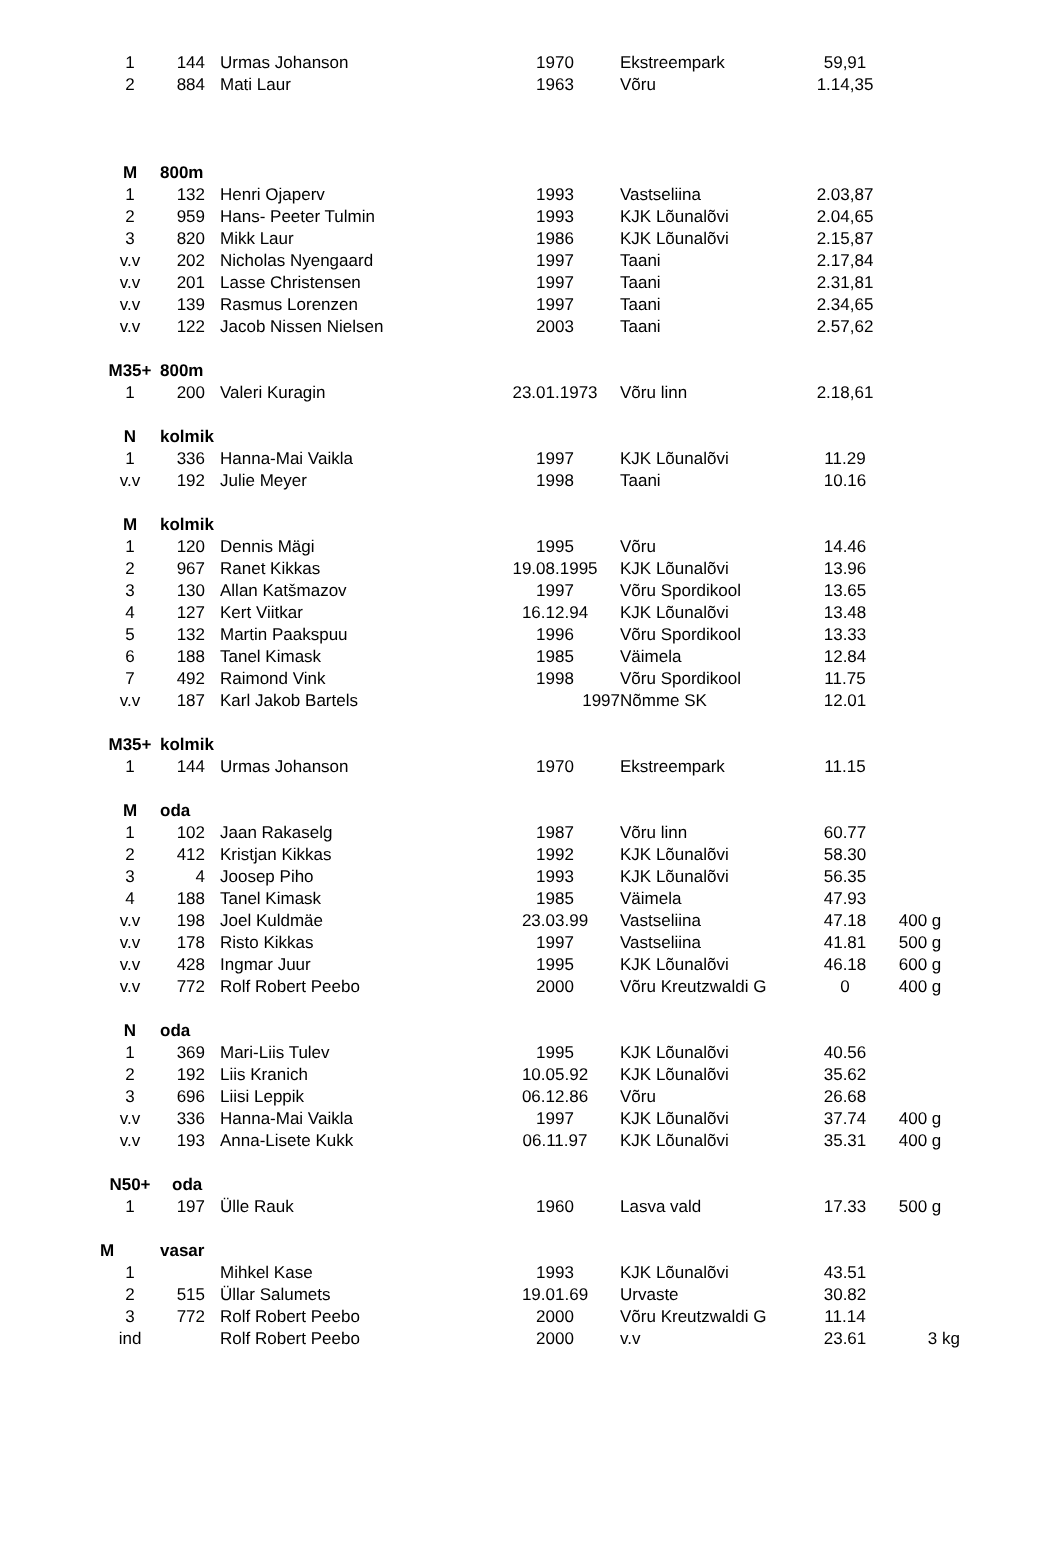| 1 | 144 | Urmas Johanson | 1970 | Ekstreempark | 59,91 | |
| 2 | 884 | Mati Laur | 1963 | Võru | 1.14,35 | |
| M | 800m | | | | | |
| 1 | 132 | Henri Ojaperv | 1993 | Vastseliina | 2.03,87 | |
| 2 | 959 | Hans- Peeter Tulmin | 1993 | KJK Lõunalõvi | 2.04,65 | |
| 3 | 820 | Mikk Laur | 1986 | KJK Lõunalõvi | 2.15,87 | |
| v.v | 202 | Nicholas Nyengaard | 1997 | Taani | 2.17,84 | |
| v.v | 201 | Lasse Christensen | 1997 | Taani | 2.31,81 | |
| v.v | 139 | Rasmus Lorenzen | 1997 | Taani | 2.34,65 | |
| v.v | 122 | Jacob Nissen Nielsen | 2003 | Taani | 2.57,62 | |
| M35+ | 800m | | | | | |
| 1 | 200 | Valeri Kuragin | 23.01.1973 | Võru linn | 2.18,61 | |
| N | kolmik | | | | | |
| 1 | 336 | Hanna-Mai Vaikla | 1997 | KJK Lõunalõvi | 11.29 | |
| v.v | 192 | Julie Meyer | 1998 | Taani | 10.16 | |
| M | kolmik | | | | | |
| 1 | 120 | Dennis Mägi | 1995 | Võru | 14.46 | |
| 2 | 967 | Ranet Kikkas | 19.08.1995 | KJK Lõunalõvi | 13.96 | |
| 3 | 130 | Allan Katšmazov | 1997 | Võru Spordikool | 13.65 | |
| 4 | 127 | Kert Viitkar | 16.12.94 | KJK Lõunalõvi | 13.48 | |
| 5 | 132 | Martin Paakspuu | 1996 | Võru Spordikool | 13.33 | |
| 6 | 188 | Tanel Kimask | 1985 | Väimela | 12.84 | |
| 7 | 492 | Raimond Vink | 1998 | Võru Spordikool | 11.75 | |
| v.v | 187 | Karl Jakob Bartels | 1997 | Nõmme SK | 12.01 | |
| M35+ | kolmik | | | | | |
| 1 | 144 | Urmas Johanson | 1970 | Ekstreempark | 11.15 | |
| M | oda | | | | | |
| 1 | 102 | Jaan Rakaselg | 1987 | Võru linn | 60.77 | |
| 2 | 412 | Kristjan Kikkas | 1992 | KJK Lõunalõvi | 58.30 | |
| 3 | 4 | Joosep Piho | 1993 | KJK Lõunalõvi | 56.35 | |
| 4 | 188 | Tanel Kimask | 1985 | Väimela | 47.93 | |
| v.v | 198 | Joel Kuldmäe | 23.03.99 | Vastseliina | 47.18 | 400 g |
| v.v | 178 | Risto Kikkas | 1997 | Vastseliina | 41.81 | 500 g |
| v.v | 428 | Ingmar Juur | 1995 | KJK Lõunalõvi | 46.18 | 600 g |
| v.v | 772 | Rolf Robert Peebo | 2000 | Võru Kreutzwaldi G | 0 | 400 g |
| N | oda | | | | | |
| 1 | 369 | Mari-Liis Tulev | 1995 | KJK Lõunalõvi | 40.56 | |
| 2 | 192 | Liis Kranich | 10.05.92 | KJK Lõunalõvi | 35.62 | |
| 3 | 696 | Liisi Leppik | 06.12.86 | Võru | 26.68 | |
| v.v | 336 | Hanna-Mai Vaikla | 1997 | KJK Lõunalõvi | 37.74 | 400 g |
| v.v | 193 | Anna-Lisete Kukk | 06.11.97 | KJK Lõunalõvi | 35.31 | 400 g |
| N50+ | oda | | | | | |
| 1 | 197 | Ülle Rauk | 1960 | Lasva vald | 17.33 | 500 g |
| M | vasar | | | | | |
| 1 | | Mihkel Kase | 1993 | KJK Lõunalõvi | 43.51 | |
| 2 | 515 | Üllar Salumets | 19.01.69 | Urvaste | 30.82 | |
| 3 | 772 | Rolf Robert Peebo | 2000 | Võru Kreutzwaldi G | 11.14 | |
| ind | | Rolf Robert Peebo | 2000 | v.v | 23.61 | 3 kg |